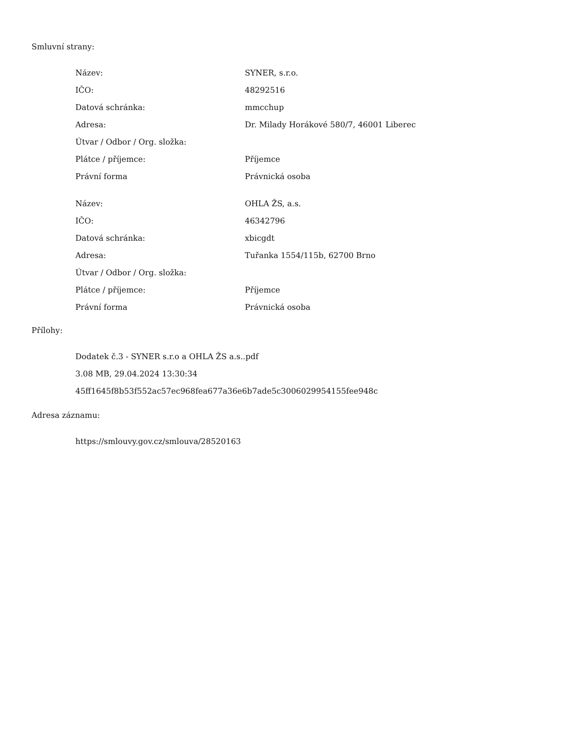Smluvní strany:
| Název: | SYNER, s.r.o. |
| IČO: | 48292516 |
| Datová schránka: | mmcchup |
| Adresa: | Dr. Milady Horákové 580/7, 46001 Liberec |
| Útvar / Odbor / Org. složka: | |
| Plátce / příjemce: | Příjemce |
| Právní forma | Právnická osoba |
| Název: | OHLA ŽS, a.s. |
| IČO: | 46342796 |
| Datová schránka: | xbicgdt |
| Adresa: | Tuřanka 1554/115b, 62700 Brno |
| Útvar / Odbor / Org. složka: | |
| Plátce / příjemce: | Příjemce |
| Právní forma | Právnická osoba |
Přílohy:
Dodatek č.3 - SYNER s.r.o a OHLA ŽS a.s..pdf
3.08 MB, 29.04.2024 13:30:34
45ff1645f8b53f552ac57ec968fea677a36e6b7ade5c3006029954155fee948c
Adresa záznamu:
https://smlouvy.gov.cz/smlouva/28520163